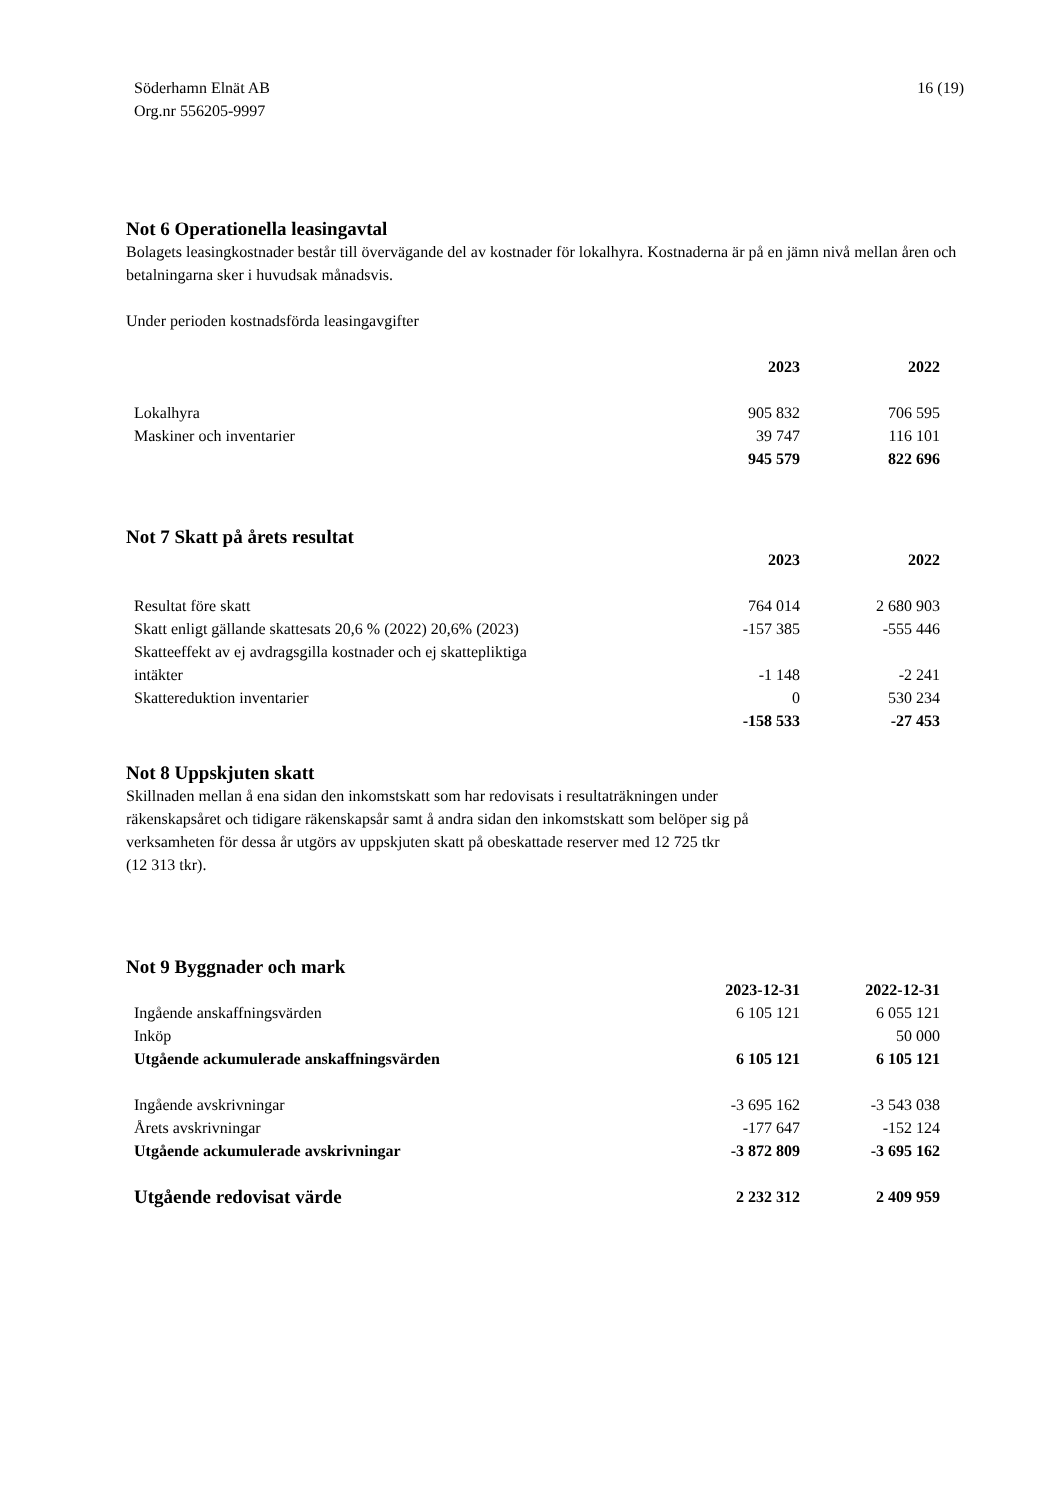Söderhamn Elnät AB
Org.nr 556205-9997
16 (19)
Not 6 Operationella leasingavtal
Bolagets leasingkostnader består till övervägande del av kostnader för lokalhyra. Kostnaderna är på en jämn nivå mellan åren och betalningarna sker i huvudsak månadsvis.
Under perioden kostnadsförda leasingavgifter
| | 2023 | 2022 |
| --- | --- | --- |
| Lokalhyra | 905 832 | 706 595 |
| Maskiner och inventarier | 39 747 | 116 101 |
| | 945 579 | 822 696 |
Not 7 Skatt på årets resultat
| | 2023 | 2022 |
| --- | --- | --- |
| Resultat före skatt | 764 014 | 2 680 903 |
| Skatt enligt gällande skattesats 20,6 % (2022) 20,6% (2023) | -157 385 | -555 446 |
| Skatteeffekt av ej avdragsgilla kostnader och ej skattepliktiga intäkter | -1 148 | -2 241 |
| Skattereduktion inventarier | 0 | 530 234 |
| | -158 533 | -27 453 |
Not 8 Uppskjuten skatt
Skillnaden mellan å ena sidan den inkomstskatt som har redovisats i resultaträkningen under
räkenskapsåret och tidigare räkenskapsår samt å andra sidan den inkomstskatt som belöper sig på
verksamheten för dessa år utgörs av uppskjuten skatt på obeskattade reserver med 12 725 tkr
(12 313 tkr).
Not 9 Byggnader och mark
| | 2023-12-31 | 2022-12-31 |
| --- | --- | --- |
| Ingående anskaffningsvärden | 6 105 121 | 6 055 121 |
| Inköp | | 50 000 |
| Utgående ackumulerade anskaffningsvärden | 6 105 121 | 6 105 121 |
| Ingående avskrivningar | -3 695 162 | -3 543 038 |
| Årets avskrivningar | -177 647 | -152 124 |
| Utgående ackumulerade avskrivningar | -3 872 809 | -3 695 162 |
| Utgående redovisat värde | 2 232 312 | 2 409 959 |